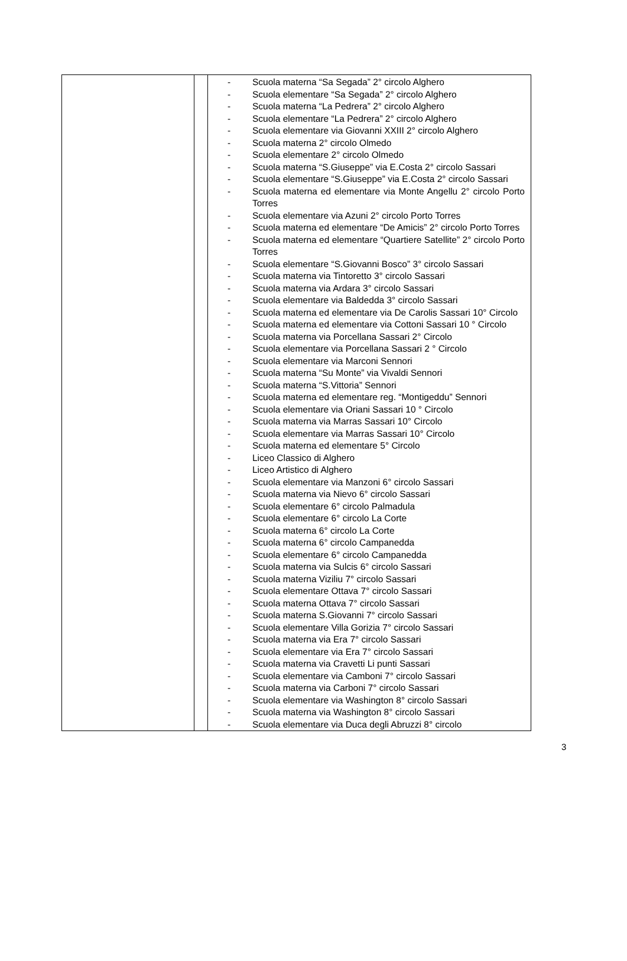| | | - Scuola materna “Sa Segada” 2° circolo Alghero - Scuola elementare “Sa Segada” 2° circolo Alghero - Scuola materna “La Pedrera” 2° circolo Alghero - Scuola elementare “La Pedrera” 2° circolo Alghero - Scuola elementare via Giovanni XXIII 2° circolo Alghero - Scuola materna 2° circolo Olmedo - Scuola elementare 2° circolo Olmedo - Scuola materna “S.Giuseppe” via E.Costa 2° circolo Sassari - Scuola elementare “S.Giuseppe” via E.Costa 2° circolo Sassari - Scuola materna ed elementare via Monte Angellu 2° circolo Porto Torres - Scuola elementare via Azuni 2° circolo Porto Torres - Scuola materna ed elementare “De Amicis” 2° circolo Porto Torres - Scuola materna ed elementare “Quartiere Satellite” 2° circolo Porto Torres - Scuola elementare “S.Giovanni Bosco” 3° circolo Sassari - Scuola materna via Tintoretto 3° circolo Sassari - Scuola materna via Ardara 3° circolo Sassari - Scuola elementare via Baldedda 3° circolo Sassari - Scuola materna ed elementare via De Carolis Sassari 10° Circolo - Scuola materna ed elementare via Cottoni Sassari 10 ° Circolo - Scuola materna via Porcellana Sassari 2° Circolo - Scuola elementare via Porcellana Sassari 2 ° Circolo - Scuola elementare via Marconi Sennori - Scuola materna “Su Monte” via Vivaldi Sennori - Scuola materna “S.Vittoria” Sennori - Scuola materna ed elementare reg. “Montigeddu” Sennori - Scuola elementare via Oriani Sassari 10 ° Circolo - Scuola materna via Marras Sassari 10° Circolo - Scuola elementare via Marras Sassari 10° Circolo - Scuola materna ed elementare 5° Circolo - Liceo Classico di Alghero - Liceo Artistico di Alghero - Scuola elementare via Manzoni 6° circolo Sassari - Scuola materna via Nievo 6° circolo Sassari - Scuola elementare 6° circolo Palmadula - Scuola elementare 6° circolo La Corte - Scuola materna 6° circolo La Corte - Scuola materna 6° circolo Campanedda - Scuola elementare 6° circolo Campanedda - Scuola materna via Sulcis 6° circolo Sassari - Scuola materna Viziliu 7° circolo Sassari - Scuola elementare Ottava 7° circolo Sassari - Scuola materna Ottava 7° circolo Sassari - Scuola materna S.Giovanni 7° circolo Sassari - Scuola elementare Villa Gorizia 7° circolo Sassari - Scuola materna via Era 7° circolo Sassari - Scuola elementare via Era 7° circolo Sassari - Scuola materna via Cravetti Li punti Sassari - Scuola elementare via Camboni 7° circolo Sassari - Scuola materna via Carboni 7° circolo Sassari - Scuola elementare via Washington 8° circolo Sassari - Scuola materna via Washington 8° circolo Sassari - Scuola elementare via Duca degli Abruzzi 8° circolo |
3